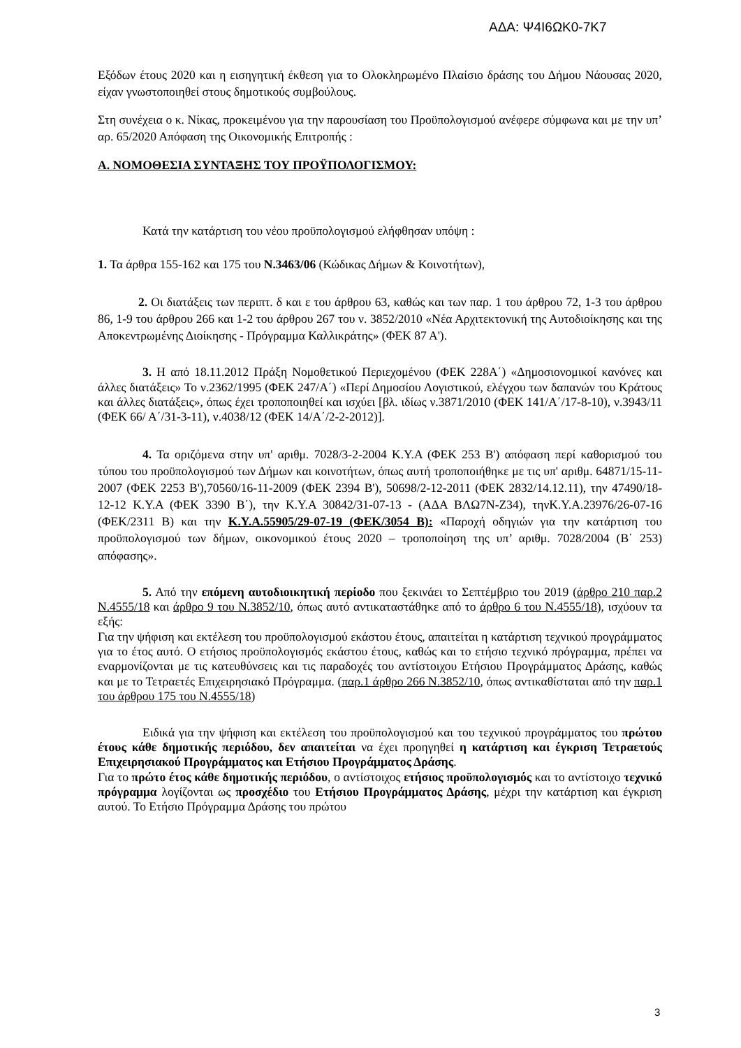ΑΔΑ: Ψ4Ι6ΩΚ0-7Κ7
Εξόδων έτους 2020 και η εισηγητική έκθεση για το Ολοκληρωμένο Πλαίσιο δράσης του Δήμου Νάουσας 2020, είχαν γνωστοποιηθεί στους δημοτικούς συμβούλους.
Στη συνέχεια ο κ. Νίκας, προκειμένου για την παρουσίαση του Προϋπολογισμού ανέφερε σύμφωνα και με την υπ’ αρ. 65/2020 Απόφαση της Οικονομικής Επιτροπής :
Α. ΝΟΜΟΘΕΣΙΑ ΣΥΝΤΑΞΗΣ ΤΟΥ ΠΡΟΫΠΟΛΟΓΙΣΜΟΥ:
Κατά την κατάρτιση του νέου προϋπολογισμού ελήφθησαν υπόψη :
1. Τα άρθρα 155-162 και 175 του Ν.3463/06 (Κώδικας Δήμων & Κοινοτήτων),
2. Οι διατάξεις των περιπτ. δ και ε του άρθρου 63, καθώς και των παρ. 1 του άρθρου 72, 1-3 του άρθρου 86, 1-9 του άρθρου 266 και 1-2 του άρθρου 267 του ν. 3852/2010 «Νέα Αρχιτεκτονική της Αυτοδιοίκησης και της Αποκεντρωμένης Διοίκησης - Πρόγραμμα Καλλικράτης» (ΦΕΚ 87 Α').
3. Η από 18.11.2012 Πράξη Νομοθετικού Περιεχομένου (ΦΕΚ 228Α΄) «Δημοσιονομικοί κανόνες και άλλες διατάξεις» Το ν.2362/1995 (ΦΕΚ 247/Α΄) «Περί Δημοσίου Λογιστικού, ελέγχου των δαπανών του Κράτους και άλλες διατάξεις», όπως έχει τροποποιηθεί και ισχύει [βλ. ιδίως ν.3871/2010 (ΦΕΚ 141/Α΄/17-8-10), ν.3943/11 (ΦΕΚ 66/ Α΄/31-3-11), ν.4038/12 (ΦΕΚ 14/Α΄/2-2-2012)].
4. Τα οριζόμενα στην υπ' αριθμ. 7028/3-2-2004 Κ.Υ.Α (ΦΕΚ 253 Β') απόφαση περί καθορισμού του τύπου του προϋπολογισμού των Δήμων και κοινοτήτων, όπως αυτή τροποποιήθηκε με τις υπ' αριθμ. 64871/15-11-2007 (ΦΕΚ 2253 Β'),70560/16-11-2009 (ΦΕΚ 2394 Β'), 50698/2-12-2011 (ΦΕΚ 2832/14.12.11), την 47490/18-12-12 Κ.Υ.Α (ΦΕΚ 3390 Β΄), την Κ.Υ.Α 30842/31-07-13 - (ΑΔΑ ΒΛΩ7Ν-Ζ34), τηνΚ.Υ.Α.23976/26-07-16 (ΦΕΚ/2311 Β) και την Κ.Υ.Α.55905/29-07-19 (ΦΕΚ/3054 Β): «Παροχή οδηγιών για την κατάρτιση του προϋπολογισμού των δήμων, οικονομικού έτους 2020 – τροποποίηση της υπ’ αριθμ. 7028/2004 (Β΄ 253) απόφασης».
5. Από την επόμενη αυτοδιοικητική περίοδο που ξεκινάει το Σεπτέμβριο του 2019 (άρθρο 210 παρ.2 Ν.4555/18 και άρθρο 9 του Ν.3852/10, όπως αυτό αντικαταστάθηκε από το άρθρο 6 του Ν.4555/18), ισχύουν τα εξής:
Για την ψήφιση και εκτέλεση του προϋπολογισμού εκάστου έτους, απαιτείται η κατάρτιση τεχνικού προγράμματος για το έτος αυτό. Ο ετήσιος προϋπολογισμός εκάστου έτους, καθώς και το ετήσιο τεχνικό πρόγραμμα, πρέπει να εναρμονίζονται με τις κατευθύνσεις και τις παραδοχές του αντίστοιχου Ετήσιου Προγράμματος Δράσης, καθώς και με το Τετραετές Επιχειρησιακό Πρόγραμμα. (παρ.1 άρθρο 266 Ν.3852/10, όπως αντικαθίσταται από την παρ.1 του άρθρου 175 του Ν.4555/18)
Ειδικά για την ψήφιση και εκτέλεση του προϋπολογισμού και του τεχνικού προγράμματος του πρώτου έτους κάθε δημοτικής περιόδου, δεν απαιτείται να έχει προηγηθεί η κατάρτιση και έγκριση Τετραετούς Επιχειρησιακού Προγράμματος και Ετήσιου Προγράμματος Δράσης.
Για το πρώτο έτος κάθε δημοτικής περιόδου, ο αντίστοιχος ετήσιος προϋπολογισμός και το αντίστοιχο τεχνικό πρόγραμμα λογίζονται ως προσχέδιο του Ετήσιου Προγράμματος Δράσης, μέχρι την κατάρτιση και έγκριση αυτού. Το Ετήσιο Πρόγραμμα Δράσης του πρώτου
3